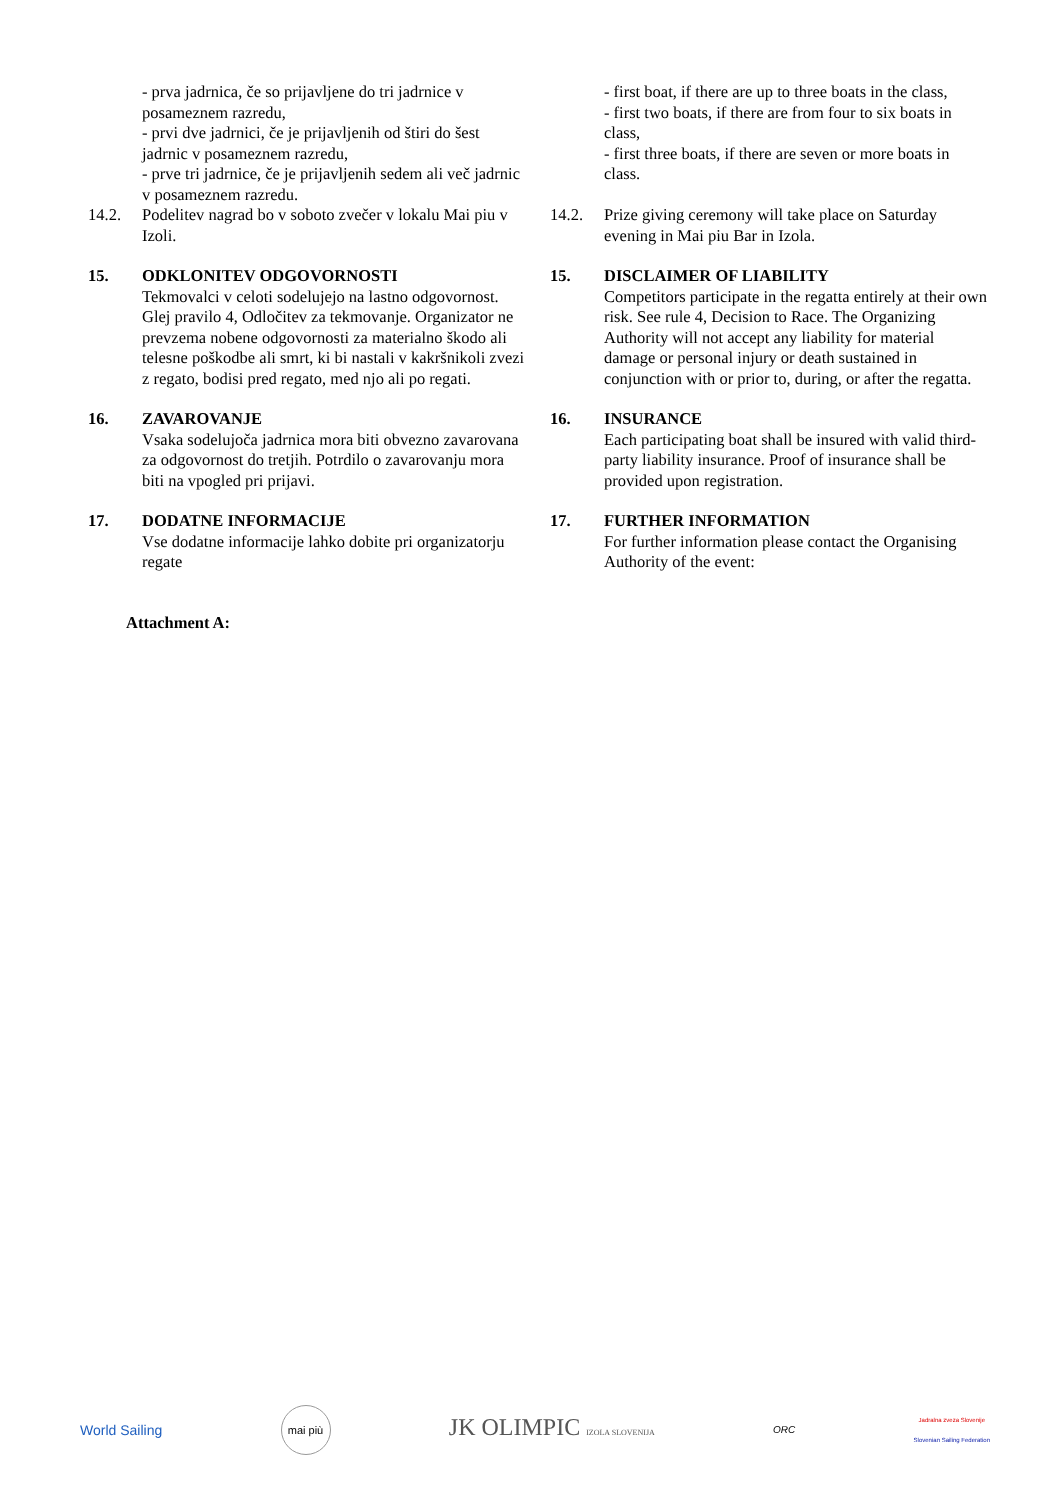- prva jadrnica, če so prijavljene do tri jadrnice v posameznem razredu,
- prvi dve jadrnici, če je prijavljenih od štiri do šest jadrnic v posameznem razredu,
- prve tri jadrnice, če je prijavljenih sedem ali več jadrnic v posameznem razredu.
- first boat, if there are up to three boats in the class,
- first two boats, if there are from four to six boats in class,
- first three boats, if there are seven or more boats in class.
14.2. Podelitev nagrad bo v soboto zvečer v lokalu Mai piu v Izoli.
14.2. Prize giving ceremony will take place on Saturday evening in Mai piu Bar in Izola.
15. ODKLONITEV ODGOVORNOSTI
Tekmovalci v celoti sodelujejo na lastno odgovornost. Glej pravilo 4, Odločitev za tekmovanje. Organizator ne prevzema nobene odgovornosti za materialno škodo ali telesne poškodbe ali smrt, ki bi nastali v kakršnikoli zvezi z regato, bodisi pred regato, med njo ali po regati.
15. DISCLAIMER OF LIABILITY
Competitors participate in the regatta entirely at their own risk. See rule 4, Decision to Race. The Organizing Authority will not accept any liability for material damage or personal injury or death sustained in conjunction with or prior to, during, or after the regatta.
16. ZAVAROVANJE
Vsaka sodelujoča jadrnica mora biti obvezno zavarovana za odgovornost do tretjih. Potrdilo o zavarovanju mora biti na vpogled pri prijavi.
16. INSURANCE
Each participating boat shall be insured with valid third-party liability insurance. Proof of insurance shall be provided upon registration.
17. DODATNE INFORMACIJE
Vse dodatne informacije lahko dobite pri organizatorju regate
17. FURTHER INFORMATION
For further information please contact the Organising Authority of the event:
Attachment A:
World Sailing
mai più
JK OLIMPIC IZOLA SLOVENIJA
ORC
Jadralna zveza Slovenije
Slovenian Sailing Federation